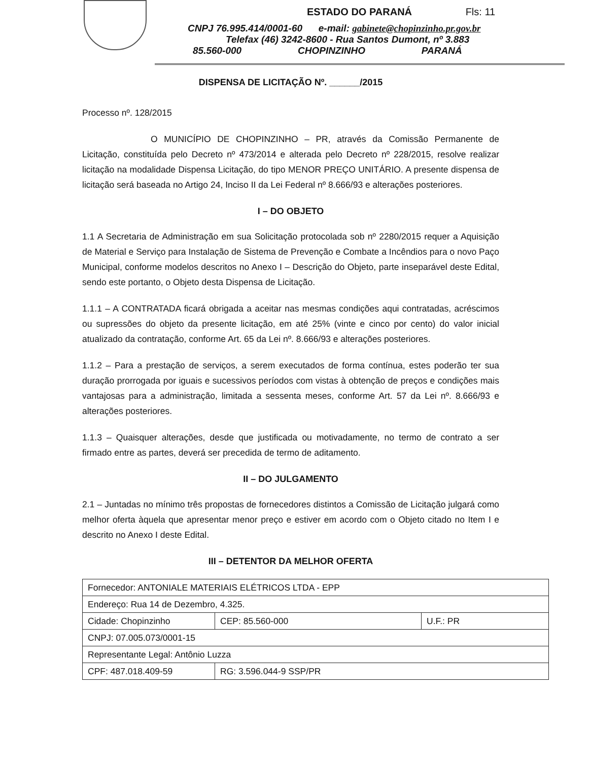ESTADO DO PARANÁ Fls: 11
CNPJ 76.995.414/0001-60 e-mail: gabinete@chopinzinho.pr.gov.br
Telefax (46) 3242-8600 - Rua Santos Dumont, nº 3.883
85.560-000 CHOPINZINHO PARANÁ
DISPENSA DE LICITAÇÃO Nº. ______/2015
Processo nº. 128/2015
O MUNICÍPIO DE CHOPINZINHO – PR, através da Comissão Permanente de Licitação, constituída pelo Decreto nº 473/2014 e alterada pelo Decreto nº 228/2015, resolve realizar licitação na modalidade Dispensa Licitação, do tipo MENOR PREÇO UNITÁRIO. A presente dispensa de licitação será baseada no Artigo 24, Inciso II da Lei Federal nº 8.666/93 e alterações posteriores.
I – DO OBJETO
1.1 A Secretaria de Administração em sua Solicitação protocolada sob nº 2280/2015 requer a Aquisição de Material e Serviço para Instalação de Sistema de Prevenção e Combate a Incêndios para o novo Paço Municipal, conforme modelos descritos no Anexo I – Descrição do Objeto, parte inseparável deste Edital, sendo este portanto, o Objeto desta Dispensa de Licitação.
1.1.1 – A CONTRATADA ficará obrigada a aceitar nas mesmas condições aqui contratadas, acréscimos ou supressões do objeto da presente licitação, em até 25% (vinte e cinco por cento) do valor inicial atualizado da contratação, conforme Art. 65 da Lei nº. 8.666/93 e alterações posteriores.
1.1.2 – Para a prestação de serviços, a serem executados de forma contínua, estes poderão ter sua duração prorrogada por iguais e sucessivos períodos com vistas à obtenção de preços e condições mais vantajosas para a administração, limitada a sessenta meses, conforme Art. 57 da Lei nº. 8.666/93 e alterações posteriores.
1.1.3 – Quaisquer alterações, desde que justificada ou motivadamente, no termo de contrato a ser firmado entre as partes, deverá ser precedida de termo de aditamento.
II – DO JULGAMENTO
2.1 – Juntadas no mínimo três propostas de fornecedores distintos a Comissão de Licitação julgará como melhor oferta àquela que apresentar menor preço e estiver em acordo com o Objeto citado no Item I e descrito no Anexo I deste Edital.
III – DETENTOR DA MELHOR OFERTA
| Fornecedor: ANTONIALE MATERIAIS ELÉTRICOS LTDA - EPP | | |
| Endereço: Rua 14 de Dezembro, 4.325. | | |
| Cidade: Chopinzinho | CEP: 85.560-000 | U.F.: PR |
| CNPJ: 07.005.073/0001-15 | | |
| Representante Legal: Antônio Luzza | | |
| CPF: 487.018.409-59 | RG: 3.596.044-9 SSP/PR | |